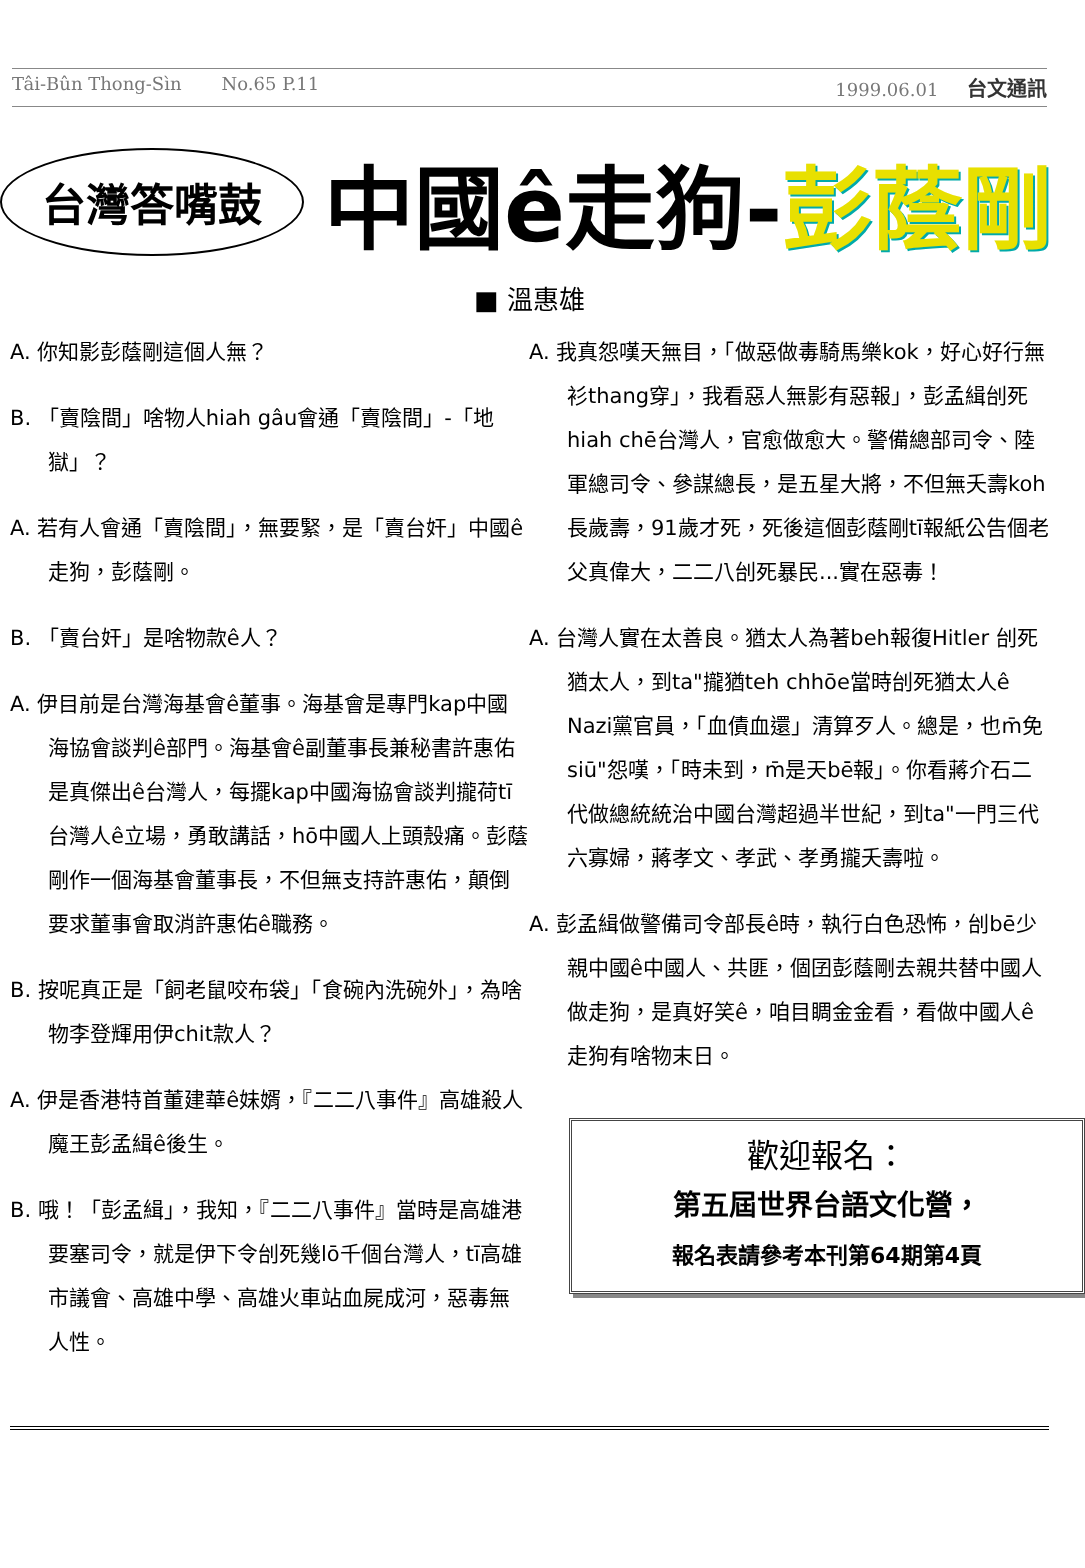Tâi-Bûn Thong-Sìn No.65 P.11 1999.06.01 台文通訊
台灣答嘴鼓
中國ê走狗-彭蔭剛
■ 溫惠雄
A. 你知影彭蔭剛這個人無？
B. 「賣陰間」啥物人hiah gâu會通「賣陰間」-「地獄」？
A. 若有人會通「賣陰間」，無要緊，是「賣台奸」中國ê走狗，彭蔭剛。
B. 「賣台奸」是啥物款ê人？
A. 伊目前是台灣海基會ê董事。海基會是專門kap中國海協會談判ê部門。海基會ê副董事長兼秘書許惠佑是真傑出ê台灣人，每擺kap中國海協會談判攏荷tī台灣人ê立場，勇敢講話，hō中國人上頭殼痛。彭蔭剛作一個海基會董事長，不但無支持許惠佑，顛倒要求董事會取消許惠佑ê職務。
B. 按呢真正是「飼老鼠咬布袋」「食碗內洗碗外」，為啥物李登輝用伊chit款人？
A. 伊是香港特首董建華ê妹婿，『二二八事件』高雄殺人魔王彭孟緝ê後生。
B. 哦！「彭孟緝」，我知，『二二八事件』當時是高雄港要塞司令，就是伊下令刣死幾lō千個台灣人，tī高雄市議會、高雄中學、高雄火車站血屍成河，惡毒無人性。
A. 我真怨嘆天無目，「做惡做毒騎馬樂kok，好心好行無衫thang穿」，我看惡人無影有惡報」，彭孟緝刣死hiah chē台灣人，官愈做愈大。警備總部司令、陸軍總司令、參謀總長，是五星大將，不但無夭壽koh長歲壽，91歲才死，死後這個彭蔭剛tī報紙公告個老父真偉大，二二八刣死暴民...實在惡毒！
A. 台灣人實在太善良。猶太人為著beh報復Hitler 刣死猶太人，到ta"攏猶teh chhōe當時刣死猶太人ê Nazi黨官員，「血債血還」清算歹人。總是，也m̄免siū"怨嘆，「時未到，m̄是天bē報」。你看蔣介石二代做總統統治中國台灣超過半世紀，到ta"一門三代六寡婦，蔣孝文、孝武、孝勇攏夭壽啦。
A. 彭孟緝做警備司令部長ê時，執行白色恐怖，刣bē少親中國ê中國人、共匪，個囝彭蔭剛去親共替中國人做走狗，是真好笑ê，咱目睭金金看，看做中國人ê走狗有啥物末日。
歡迎報名：
第五屆世界台語文化營，
報名表請參考本刊第64期第4頁